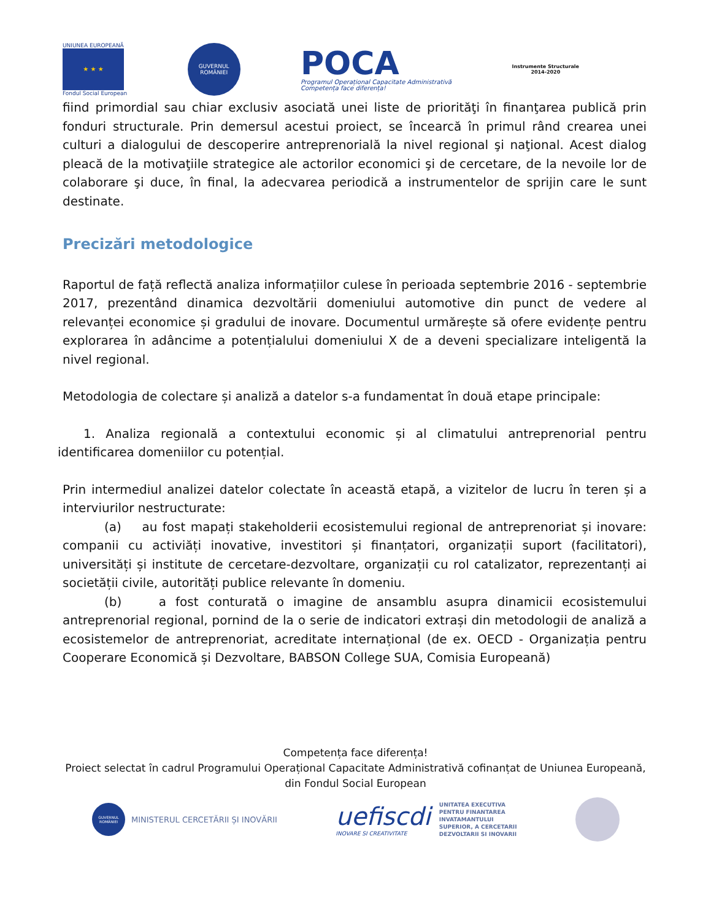UNIUNEA EUROPEANĂ
★ ★ ★
Fondul Social European
GUVERNUL ROMÂNIEI
POCA
Programul Operațional Capacitate Administrativă
Competența face diferența!
Instrumente Structurale
2014-2020
fiind primordial sau chiar exclusiv asociată unei liste de priorităţi în finanţarea publică prin fonduri structurale. Prin demersul acestui proiect, se încearcă în primul rând crearea unei culturi a dialogului de descoperire antreprenorială la nivel regional şi naţional. Acest dialog pleacă de la motivaţiile strategice ale actorilor economici şi de cercetare, de la nevoile lor de colaborare şi duce, în final, la adecvarea periodică a instrumentelor de sprijin care le sunt destinate.
Precizări metodologice
Raportul de față reflectă analiza informațiilor culese în perioada septembrie 2016 - septembrie 2017, prezentând dinamica dezvoltării domeniului automotive din punct de vedere al relevanței economice și gradului de inovare. Documentul urmărește să ofere evidențe pentru explorarea în adâncime a potențialului domeniului X de a deveni specializare inteligentă la nivel regional.
Metodologia de colectare și analiză a datelor s-a fundamentat în două etape principale:
1. Analiza regională a contextului economic și al climatului antreprenorial pentru identificarea domeniilor cu potențial.
Prin intermediul analizei datelor colectate în această etapă, a vizitelor de lucru în teren și a interviurilor nestructurate:
(a) au fost mapați stakeholderii ecosistemului regional de antreprenoriat și inovare: companii cu activiăți inovative, investitori și finanțatori, organizații suport (facilitatori), universități și institute de cercetare-dezvoltare, organizații cu rol catalizator, reprezentanți ai societății civile, autorități publice relevante în domeniu.
(b) a fost conturată o imagine de ansamblu asupra dinamicii ecosistemului antreprenorial regional, pornind de la o serie de indicatori extrași din metodologii de analiză a ecosistemelor de antreprenoriat, acreditate internațional (de ex. OECD - Organizația pentru Cooperare Economică și Dezvoltare, BABSON College SUA, Comisia Europeană)
Competența face diferența!
Proiect selectat în cadrul Programului Operațional Capacitate Administrativă cofinanțat de Uniunea Europeană,
din Fondul Social European
GUVERNUL ROMÂNIEI
MINISTERUL CERCETĂRII ȘI INOVĂRII
uefiscdi
INOVARE SI CREATIVITATE
UNITATEA EXECUTIVA
PENTRU FINANTAREA
INVATAMANTULUI
SUPERIOR, A CERCETARII
DEZVOLTARII SI INOVARII